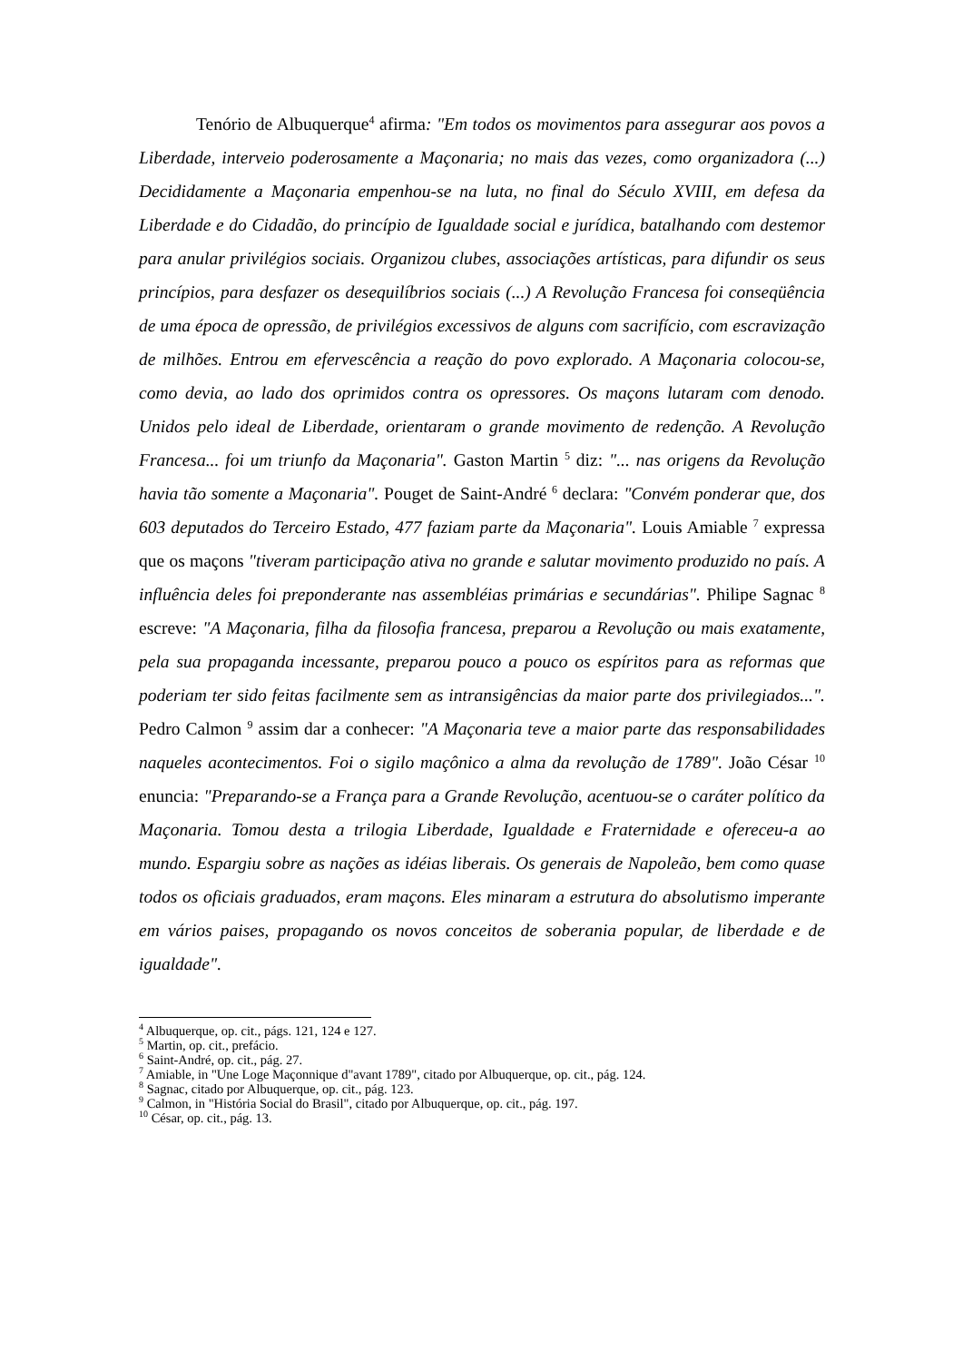Tenório de Albuquerque<sup>4</sup> afirma: "Em todos os movimentos para assegurar aos povos a Liberdade, interveio poderosamente a Maçonaria; no mais das vezes, como organizadora (...) Decididamente a Maçonaria empenhou-se na luta, no final do Século XVIII, em defesa da Liberdade e do Cidadão, do princípio de Igualdade social e jurídica, batalhando com destemor para anular privilégios sociais. Organizou clubes, associações artísticas, para difundir os seus princípios, para desfazer os desequilíbrios sociais (...) A Revolução Francesa foi conseqüência de uma época de opressão, de privilégios excessivos de alguns com sacrifício, com escravização de milhões. Entrou em efervescência a reação do povo explorado. A Maçonaria colocou-se, como devia, ao lado dos oprimidos contra os opressores. Os maçons lutaram com denodo. Unidos pelo ideal de Liberdade, orientaram o grande movimento de redenção. A Revolução Francesa... foi um triunfo da Maçonaria". Gaston Martin <sup>5</sup> diz: "... nas origens da Revolução havia tão somente a Maçonaria". Pouget de Saint-André <sup>6</sup> declara: "Convém ponderar que, dos 603 deputados do Terceiro Estado, 477 faziam parte da Maçonaria". Louis Amiable <sup>7</sup> expressa que os maçons "tiveram participação ativa no grande e salutar movimento produzido no país. A influência deles foi preponderante nas assembléias primárias e secundárias". Philipe Sagnac <sup>8</sup> escreve: "A Maçonaria, filha da filosofia francesa, preparou a Revolução ou mais exatamente, pela sua propaganda incessante, preparou pouco a pouco os espíritos para as reformas que poderiam ter sido feitas facilmente sem as intransigências da maior parte dos privilegiados...". Pedro Calmon <sup>9</sup> assim dar a conhecer: "A Maçonaria teve a maior parte das responsabilidades naqueles acontecimentos. Foi o sigilo maçônico a alma da revolução de 1789". João César <sup>10</sup> enuncia: "Preparando-se a França para a Grande Revolução, acentuou-se o caráter político da Maçonaria. Tomou desta a trilogia Liberdade, Igualdade e Fraternidade e ofereceu-a ao mundo. Espargiu sobre as nações as idéias liberais. Os generais de Napoleão, bem como quase todos os oficiais graduados, eram maçons. Eles minaram a estrutura do absolutismo imperante em vários paises, propagando os novos conceitos de soberania popular, de liberdade e de igualdade".
<sup>4</sup> Albuquerque, op. cit., págs. 121, 124 e 127.
<sup>5</sup> Martin, op. cit., prefácio.
<sup>6</sup> Saint-André, op. cit., pág. 27.
<sup>7</sup> Amiable, in "Une Loge Maçonnique d"avant 1789", citado por Albuquerque, op. cit., pág. 124.
<sup>8</sup> Sagnac, citado por Albuquerque, op. cit., pág. 123.
<sup>9</sup> Calmon, in "História Social do Brasil", citado por Albuquerque, op. cit., pág. 197.
<sup>10</sup> César, op. cit., pág. 13.